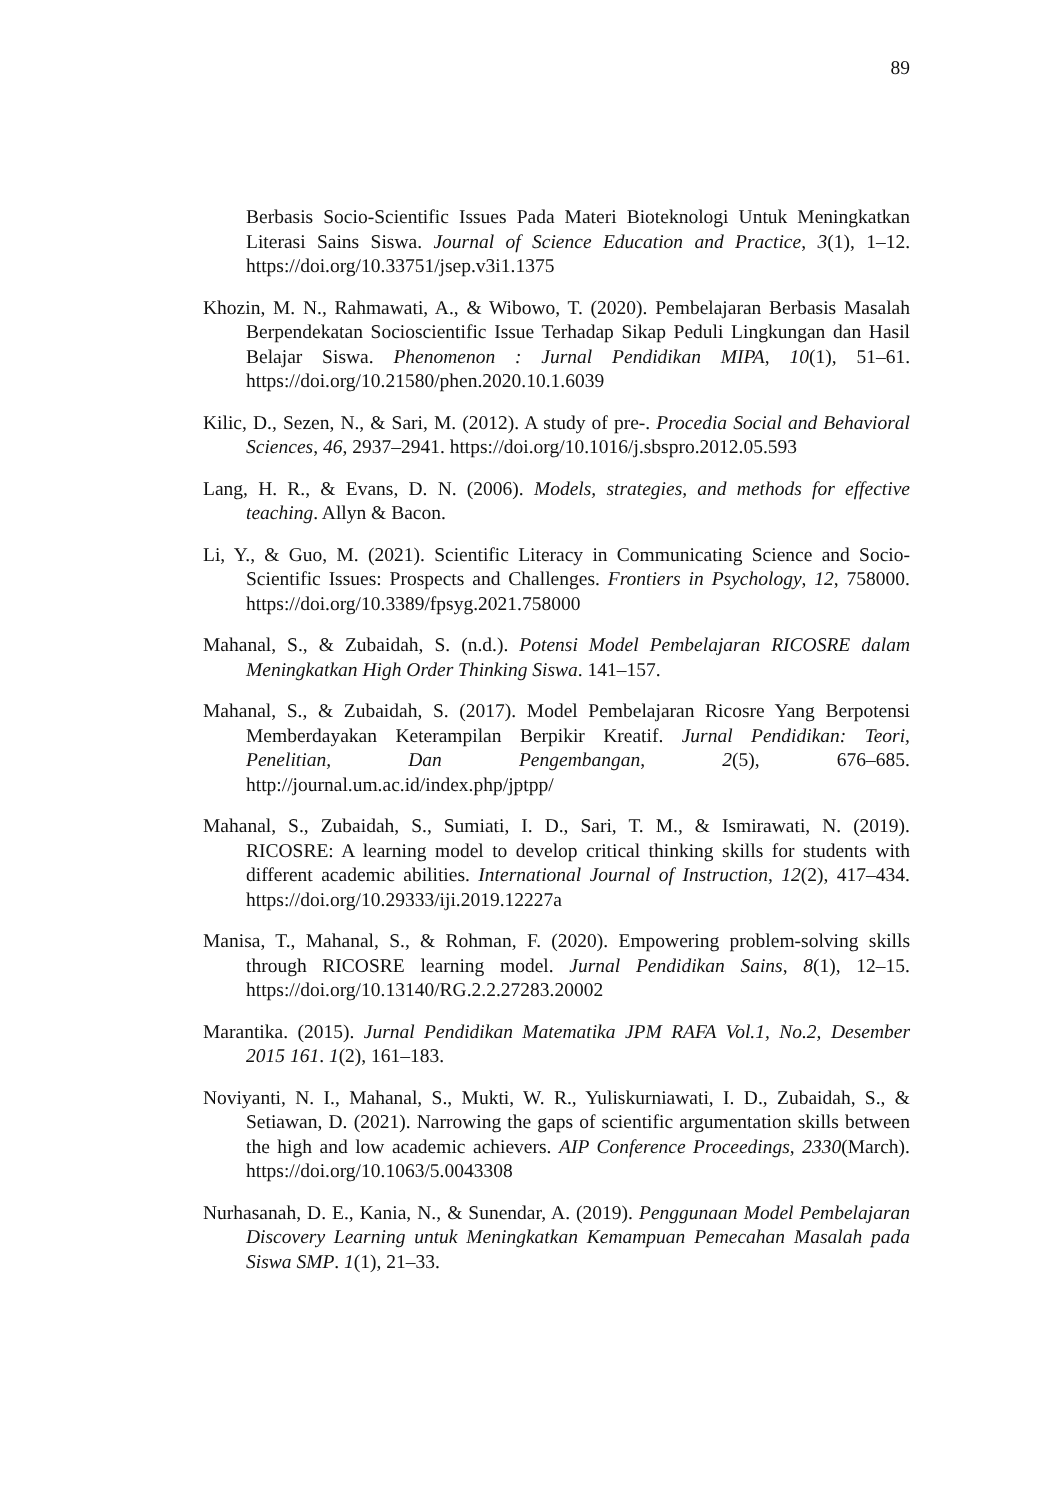89
Berbasis Socio-Scientific Issues Pada Materi Bioteknologi Untuk Meningkatkan Literasi Sains Siswa. Journal of Science Education and Practice, 3(1), 1–12. https://doi.org/10.33751/jsep.v3i1.1375
Khozin, M. N., Rahmawati, A., & Wibowo, T. (2020). Pembelajaran Berbasis Masalah Berpendekatan Socioscientific Issue Terhadap Sikap Peduli Lingkungan dan Hasil Belajar Siswa. Phenomenon : Jurnal Pendidikan MIPA, 10(1), 51–61. https://doi.org/10.21580/phen.2020.10.1.6039
Kilic, D., Sezen, N., & Sari, M. (2012). A study of pre-. Procedia Social and Behavioral Sciences, 46, 2937–2941. https://doi.org/10.1016/j.sbspro.2012.05.593
Lang, H. R., & Evans, D. N. (2006). Models, strategies, and methods for effective teaching. Allyn & Bacon.
Li, Y., & Guo, M. (2021). Scientific Literacy in Communicating Science and Socio-Scientific Issues: Prospects and Challenges. Frontiers in Psychology, 12, 758000. https://doi.org/10.3389/fpsyg.2021.758000
Mahanal, S., & Zubaidah, S. (n.d.). Potensi Model Pembelajaran RICOSRE dalam Meningkatkan High Order Thinking Siswa. 141–157.
Mahanal, S., & Zubaidah, S. (2017). Model Pembelajaran Ricosre Yang Berpotensi Memberdayakan Keterampilan Berpikir Kreatif. Jurnal Pendidikan: Teori, Penelitian, Dan Pengembangan, 2(5), 676–685. http://journal.um.ac.id/index.php/jptpp/
Mahanal, S., Zubaidah, S., Sumiati, I. D., Sari, T. M., & Ismirawati, N. (2019). RICOSRE: A learning model to develop critical thinking skills for students with different academic abilities. International Journal of Instruction, 12(2), 417–434. https://doi.org/10.29333/iji.2019.12227a
Manisa, T., Mahanal, S., & Rohman, F. (2020). Empowering problem-solving skills through RICOSRE learning model. Jurnal Pendidikan Sains, 8(1), 12–15. https://doi.org/10.13140/RG.2.2.27283.20002
Marantika. (2015). Jurnal Pendidikan Matematika JPM RAFA Vol.1, No.2, Desember 2015 161. 1(2), 161–183.
Noviyanti, N. I., Mahanal, S., Mukti, W. R., Yuliskurniawati, I. D., Zubaidah, S., & Setiawan, D. (2021). Narrowing the gaps of scientific argumentation skills between the high and low academic achievers. AIP Conference Proceedings, 2330(March). https://doi.org/10.1063/5.0043308
Nurhasanah, D. E., Kania, N., & Sunendar, A. (2019). Penggunaan Model Pembelajaran Discovery Learning untuk Meningkatkan Kemampuan Pemecahan Masalah pada Siswa SMP. 1(1), 21–33.